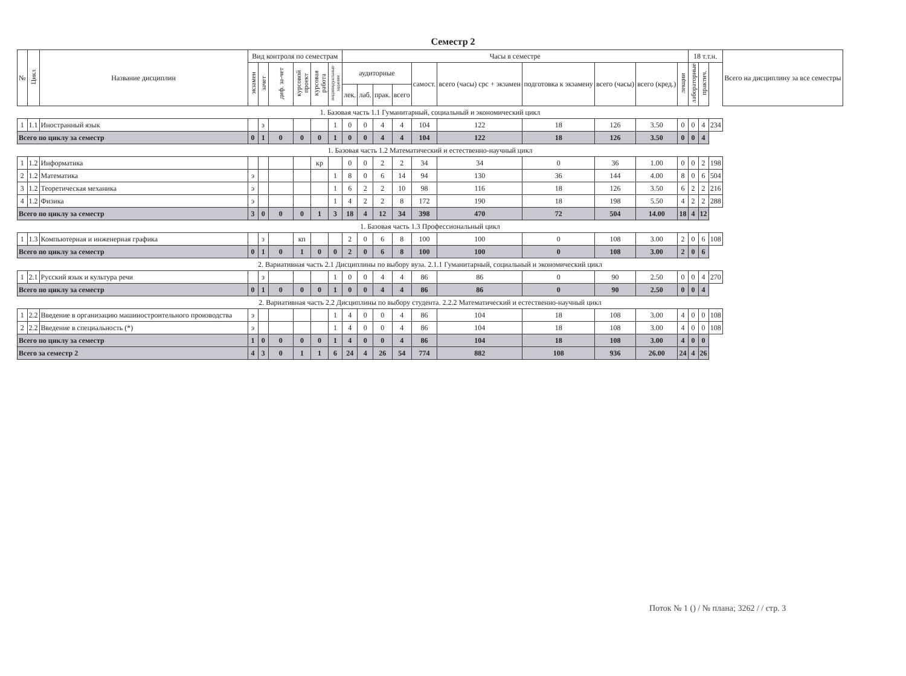Семестр 2
| № | Цикл | Название дисциплин | Вид контроля по семестрам | | | | | | Часы в семестре | | | | | | | | | | 18 т.т.н. | | | Всего на дисциплину за все семестры |
| --- | --- | --- | --- | --- | --- | --- | --- | --- | --- | --- | --- | --- | --- | --- | --- | --- | --- | --- | --- | --- | --- | --- |
| | | | экзамен | зачет | диф. за-чет | курсовой проект | курсовая работа | индивидуальные задания | аудиторные | | | | самост. | всего (часы) срс + экзамен | подготовка к экзамену | всего (часы) | всего (кред.) | лекции | лабораторные | практич. | | |
| | | | | | | | | | лек. | лаб. | прак. | всего | | | | | | | | | | |
| 1. Базовая часть 1.1 Гуманитарный, социальный и экономический цикл | | | | | | | | | | | | | | | | | | | | | | |
| 1 | 1.1 | Иностранный язык | | з | | | | 1 | 0 | 0 | 4 | 4 | 104 | 122 | 18 | 126 | 3.50 | 0 | 0 | 4 | 234 | |
| Всего по циклу за семестр | | | 0 | 1 | 0 | 0 | 0 | 1 | 0 | 0 | 4 | 4 | 104 | 122 | 18 | 126 | 3.50 | 0 | 0 | 4 | | |
| 1. Базовая часть 1.2 Математический и естественно-научный цикл | | | | | | | | | | | | | | | | | | | | | | |
| 1 | 1.2 | Информатика | | | | | кр | | 0 | 0 | 2 | 2 | 34 | 34 | 0 | 36 | 1.00 | 0 | 0 | 2 | 198 | |
| 2 | 1.2 | Математика | э | | | | | 1 | 8 | 0 | 6 | 14 | 94 | 130 | 36 | 144 | 4.00 | 8 | 0 | 6 | 504 | |
| 3 | 1.2 | Теоретическая механика | э | | | | | 1 | 6 | 2 | 2 | 10 | 98 | 116 | 18 | 126 | 3.50 | 6 | 2 | 2 | 216 | |
| 4 | 1.2 | Физика | э | | | | | 1 | 4 | 2 | 2 | 8 | 172 | 190 | 18 | 198 | 5.50 | 4 | 2 | 2 | 288 | |
| Всего по циклу за семестр | | | 3 | 0 | 0 | 0 | 1 | 3 | 18 | 4 | 12 | 34 | 398 | 470 | 72 | 504 | 14.00 | 18 | 4 | 12 | | |
| 1. Базовая часть 1.3 Профессиональный цикл | | | | | | | | | | | | | | | | | | | | | | |
| 1 | 1.3 | Компьютерная и инженерная графика | | з | | кп | | | 2 | 0 | 6 | 8 | 100 | 100 | 0 | 108 | 3.00 | 2 | 0 | 6 | 108 | |
| Всего по циклу за семестр | | | 0 | 1 | 0 | 1 | 0 | 0 | 2 | 0 | 6 | 8 | 100 | 100 | 0 | 108 | 3.00 | 2 | 0 | 6 | | |
| 2. Вариативная часть 2.1 Дисциплины по выбору вуза. 2.1.1 Гуманитарный, социальный и экономический цикл | | | | | | | | | | | | | | | | | | | | | | |
| 1 | 2.1 | Русский язык и культура речи | | з | | | | 1 | 0 | 0 | 4 | 4 | 86 | 86 | 0 | 90 | 2.50 | 0 | 0 | 4 | 270 | |
| Всего по циклу за семестр | | | 0 | 1 | 0 | 0 | 0 | 1 | 0 | 0 | 4 | 4 | 86 | 86 | 0 | 90 | 2.50 | 0 | 0 | 4 | | |
| 2. Вариативная часть 2.2 Дисциплины по выбору студента. 2.2.2 Математический и естественно-научный цикл | | | | | | | | | | | | | | | | | | | | | | |
| 1 | 2.2 | Введение в организацию машиностроительного производства | э | | | | | 1 | 4 | 0 | 0 | 4 | 86 | 104 | 18 | 108 | 3.00 | 4 | 0 | 0 | 108 | |
| 2 | 2.2 | Введение в специальность (*) | э | | | | | 1 | 4 | 0 | 0 | 4 | 86 | 104 | 18 | 108 | 3.00 | 4 | 0 | 0 | 108 | |
| Всего по циклу за семестр | | | 1 | 0 | 0 | 0 | 0 | 1 | 4 | 0 | 0 | 4 | 86 | 104 | 18 | 108 | 3.00 | 4 | 0 | 0 | | |
| Всего за семестр 2 | | | 4 | 3 | 0 | 1 | 1 | 6 | 24 | 4 | 26 | 54 | 774 | 882 | 108 | 936 | 26.00 | 24 | 4 | 26 | | |
Поток № 1 () / № плана; 3262 / / стр. 3